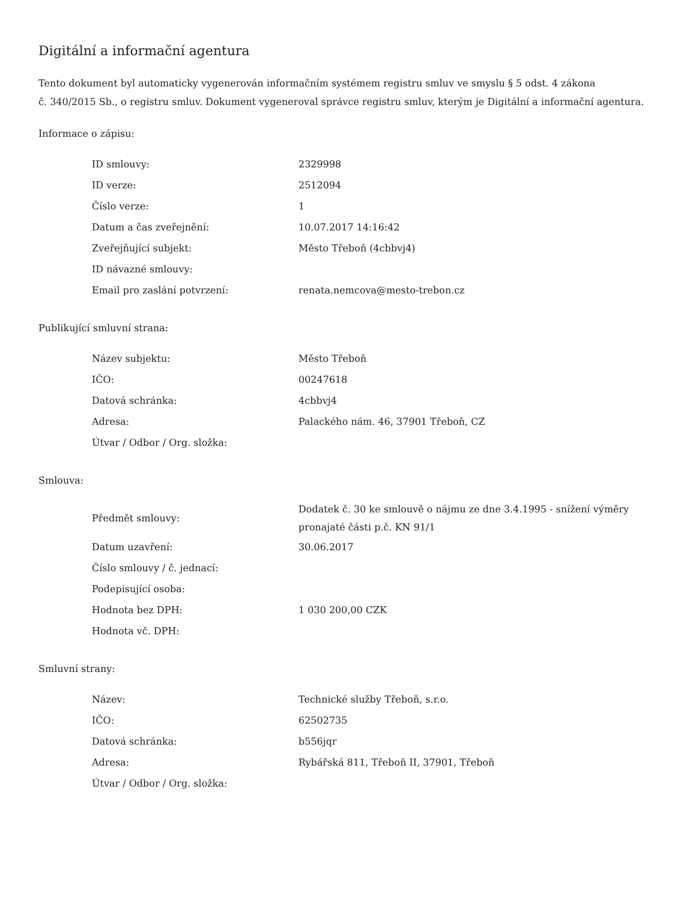Digitální a informační agentura
Tento dokument byl automaticky vygenerován informačním systémem registru smluv ve smyslu § 5 odst. 4 zákona
č. 340/2015 Sb., o registru smluv. Dokument vygeneroval správce registru smluv, kterým je Digitální a informační agentura.
Informace o zápisu:
| ID smlouvy: | 2329998 |
| ID verze: | 2512094 |
| Číslo verze: | 1 |
| Datum a čas zveřejnění: | 10.07.2017 14:16:42 |
| Zveřejňující subjekt: | Město Třeboň (4cbbvj4) |
| ID návazné smlouvy: | |
| Email pro zaslání potvrzení: | renata.nemcova@mesto-trebon.cz |
Publikující smluvní strana:
| Název subjektu: | Město Třeboň |
| IČO: | 00247618 |
| Datová schránka: | 4cbbvj4 |
| Adresa: | Palackého nám. 46, 37901 Třeboň, CZ |
| Útvar / Odbor / Org. složka: | |
Smlouva:
| Předmět smlouvy: | Dodatek č. 30 ke smlouvě o nájmu ze dne 3.4.1995 - snížení výměry pronajaté části p.č. KN 91/1 |
| Datum uzavření: | 30.06.2017 |
| Číslo smlouvy / č. jednací: | |
| Podepisující osoba: | |
| Hodnota bez DPH: | 1 030 200,00 CZK |
| Hodnota vč. DPH: | |
Smluvní strany:
| Název: | Technické služby Třeboň, s.r.o. |
| IČO: | 62502735 |
| Datová schránka: | b556jqr |
| Adresa: | Rybářská 811, Třeboň II, 37901, Třeboň |
| Útvar / Odbor / Org. složka: | |